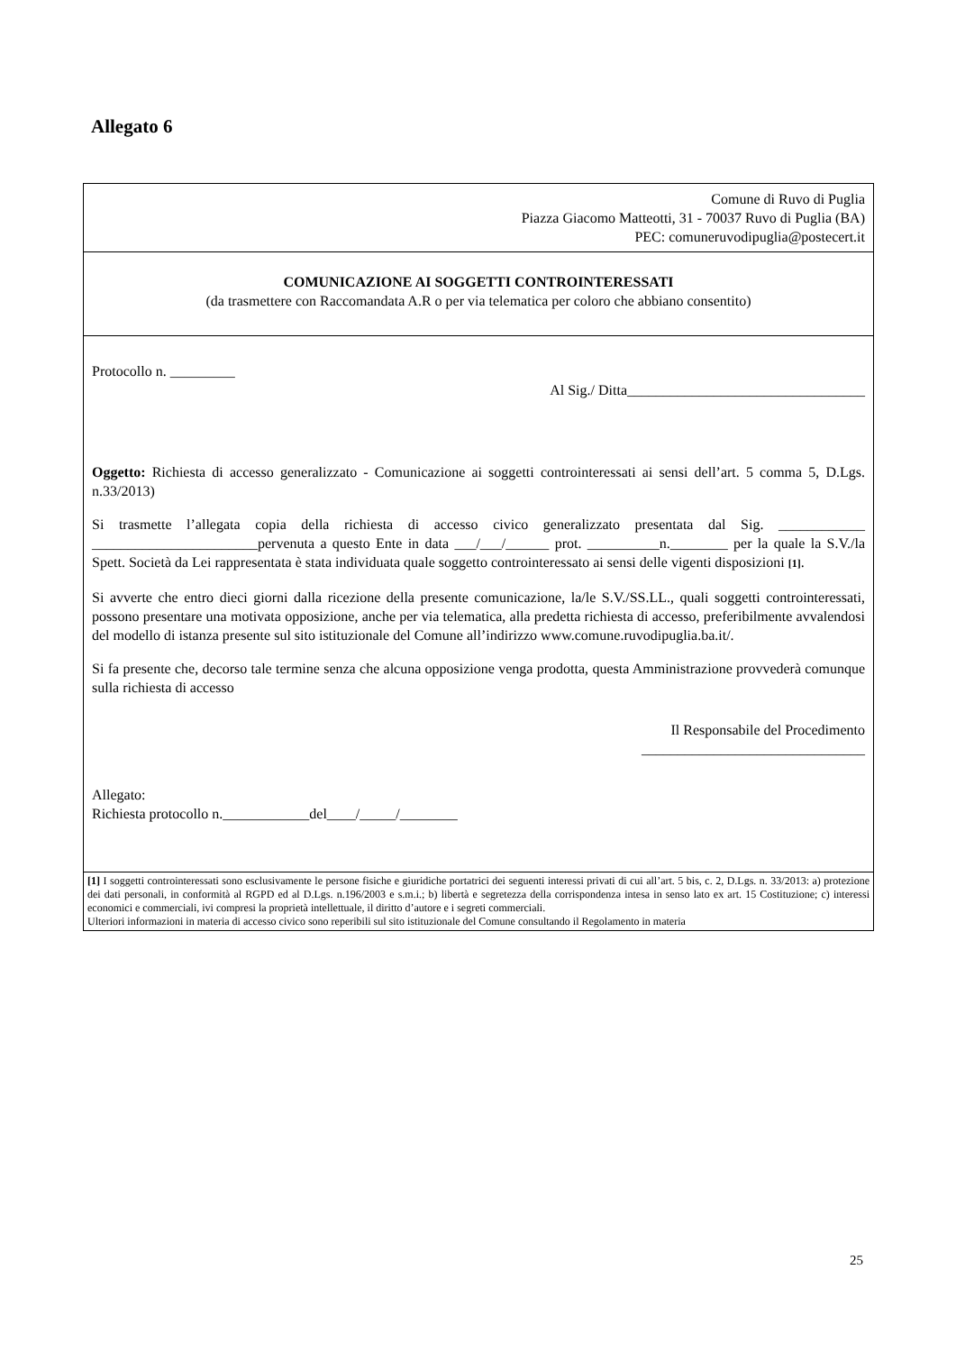Allegato 6
Comune di Ruvo di Puglia
Piazza Giacomo Matteotti, 31 - 70037 Ruvo di Puglia (BA)
PEC: comuneruvodipuglia@postecert.it
COMUNICAZIONE AI SOGGETTI CONTROINTERESSATI
(da trasmettere con Raccomandata A.R o per via telematica per coloro che abbiano consentito)
Protocollo n. _________
Al Sig./ Ditta_________________________________
Oggetto: Richiesta di accesso generalizzato - Comunicazione ai soggetti controinteressati ai sensi dell’art. 5 comma 5, D.Lgs. n.33/2013)
Si trasmette l’allegata copia della richiesta di accesso civico generalizzato presentata dal Sig. ____________ _______________________pervenuta a questo Ente in data ___/___/______ prot. __________n.________ per la quale la S.V./la Spett. Società da Lei rappresentata è stata individuata quale soggetto controinteressato ai sensi delle vigenti disposizioni [1].
Si avverte che entro dieci giorni dalla ricezione della presente comunicazione, la/le S.V./SS.LL., quali soggetti controinteressati, possono presentare una motivata opposizione, anche per via telematica, alla predetta richiesta di accesso, preferibilmente avvalendosi del modello di istanza presente sul sito istituzionale del Comune all’indirizzo www.comune.ruvodipuglia.ba.it/.
Si fa presente che, decorso tale termine senza che alcuna opposizione venga prodotta, questa Amministrazione provvederà comunque sulla richiesta di accesso
Il Responsabile del Procedimento
_______________________________
Allegato:
Richiesta protocollo n.____________del____/_____/________
[1] I soggetti controinteressati sono esclusivamente le persone fisiche e giuridiche portatrici dei seguenti interessi privati di cui all’art. 5 bis, c. 2, D.Lgs. n. 33/2013: a) protezione dei dati personali, in conformità al RGPD ed al D.Lgs. n.196/2003 e s.m.i.; b) libertà e segretezza della corrispondenza intesa in senso lato ex art. 15 Costituzione; c) interessi economici e commerciali, ivi compresi la proprietà intellettuale, il diritto d’autore e i segreti commerciali.
Ulteriori informazioni in materia di accesso civico sono reperibili sul sito istituzionale del Comune consultando il Regolamento in materia
25